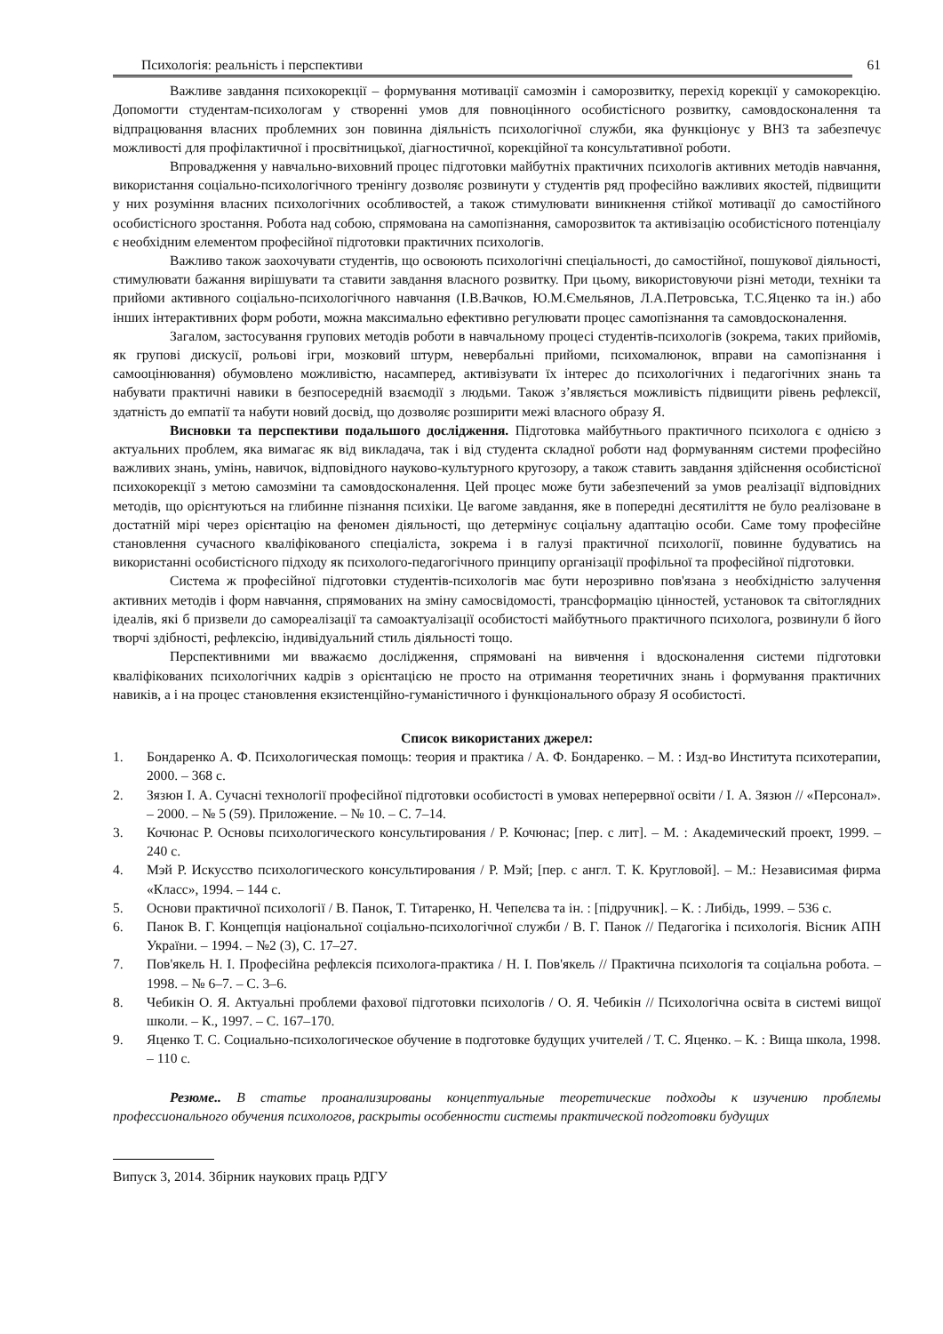Психологія: реальність і перспективи 61
Важливе завдання психокорекції – формування мотивації самозмін і саморозвитку, перехід корекції у самокорекцію. Допомогти студентам-психологам у створенні умов для повноцінного особистісного розвитку, самовдосконалення та відпрацювання власних проблемних зон повинна діяльність психологічної служби, яка функціонує у ВНЗ та забезпечує можливості для профілактичної і просвітницької, діагностичної, корекційної та консультативної роботи.
Впровадження у навчально-виховний процес підготовки майбутніх практичних психологів активних методів навчання, використання соціально-психологічного тренінгу дозволяє розвинути у студентів ряд професійно важливих якостей, підвищити у них розуміння власних психологічних особливостей, а також стимулювати виникнення стійкої мотивації до самостійного особистісного зростання. Робота над собою, спрямована на самопізнання, саморозвиток та активізацію особистісного потенціалу є необхідним елементом професійної підготовки практичних психологів.
Важливо також заохочувати студентів, що освоюють психологічні спеціальності, до самостійної, пошукової діяльності, стимулювати бажання вирішувати та ставити завдання власного розвитку. При цьому, використовуючи різні методи, техніки та прийоми активного соціально-психологічного навчання (І.В.Вачков, Ю.М.Ємельянов, Л.А.Петровська, Т.С.Яценко та ін.) або інших інтерактивних форм роботи, можна максимально ефективно регулювати процес самопізнання та самовдосконалення.
Загалом, застосування групових методів роботи в навчальному процесі студентів-психологів (зокрема, таких прийомів, як групові дискусії, рольові ігри, мозковий штурм, невербальні прийоми, психомалюнок, вправи на самопізнання і самооцінювання) обумовлено можливістю, насамперед, активізувати їх інтерес до психологічних і педагогічних знань та набувати практичні навики в безпосередній взаємодії з людьми. Також з’являється можливість підвищити рівень рефлексії, здатність до емпатії та набути новий досвід, що дозволяє розширити межі власного образу Я.
Висновки та перспективи подальшого дослідження. Підготовка майбутнього практичного психолога є однією з актуальних проблем, яка вимагає як від викладача, так і від студента складної роботи над формуванням системи професійно важливих знань, умінь, навичок, відповідного науково-культурного кругозору, а також ставить завдання здійснення особистісної психокорекції з метою самозміни та самовдосконалення. Цей процес може бути забезпечений за умов реалізації відповідних методів, що орієнтуються на глибинне пізнання психіки. Це вагоме завдання, яке в попередні десятиліття не було реалізоване в достатній мірі через орієнтацію на феномен діяльності, що детермінує соціальну адаптацію особи. Саме тому професійне становлення сучасного кваліфікованого спеціаліста, зокрема і в галузі практичної психології, повинне будуватись на використанні особистісного підходу як психолого-педагогічного принципу організації профільної та професійної підготовки.
Система ж професійної підготовки студентів-психологів має бути нерозривно пов'язана з необхідністю залучення активних методів і форм навчання, спрямованих на зміну самосвідомості, трансформацію цінностей, установок та світоглядних ідеалів, які б призвели до самореалізації та самоактуалізації особистості майбутнього практичного психолога, розвинули б його творчі здібності, рефлексію, індивідуальний стиль діяльності тощо.
Перспективними ми вважаємо дослідження, спрямовані на вивчення і вдосконалення системи підготовки кваліфікованих психологічних кадрів з орієнтацією не просто на отримання теоретичних знань і формування практичних навиків, а і на процес становлення екзистенційно-гуманістичного і функціонального образу Я особистості.
Список використаних джерел:
1. Бондаренко А. Ф. Психологическая помощь: теория и практика / А. Ф. Бондаренко. – М. : Изд-во Института психотерапии, 2000. – 368 с.
2. Зязюн І. А. Сучасні технології професійної підготовки особистості в умовах неперервної освіти / І. А. Зязюн // «Персонал». – 2000. – № 5 (59). Приложение. – № 10. – С. 7–14.
3. Кочюнас Р. Основы психологического консультирования / Р. Кочюнас; [пер. с лит]. – М. : Академический проект, 1999. – 240 с.
4. Мэй Р. Искусство психологического консультирования / Р. Мэй; [пер. с англ. Т. К. Кругловой]. – М.: Независимая фирма «Класс», 1994. – 144 с.
5. Основи практичної психології / В. Панок, Т. Титаренко, Н. Чепелєва та ін. : [підручник]. – К. : Либідь, 1999. – 536 с.
6. Панок В. Г. Концепція національної соціально-психологічної служби / В. Г. Панок // Педагогіка і психологія. Вісник АПН України. – 1994. – №2 (3), С. 17–27.
7. Пов'якель Н. І. Професійна рефлексія психолога-практика / Н. І. Пов'якель // Практична психологія та соціальна робота. – 1998. – № 6–7. – С. 3–6.
8. Чебикін О. Я. Актуальні проблеми фахової підготовки психологів / О. Я. Чебикін // Психологічна освіта в системі вищої школи. – К., 1997. – С. 167–170.
9. Яценко Т. С. Социально-психологическое обучение в подготовке будущих учителей / Т. С. Яценко. – К. : Вища школа, 1998. – 110 с.
Резюме.. В статье проанализированы концептуальные теоретические подходы к изучению проблемы профессионального обучения психологов, раскрыты особенности системы практической подготовки будущих
Випуск 3, 2014. Збірник наукових праць РДГУ